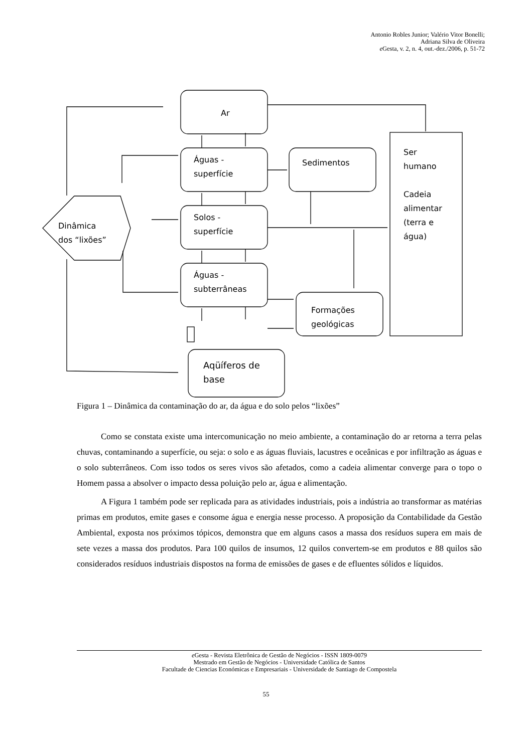Antonio Robles Junior; Valério Vitor Bonelli;
Adriana Silva de Oliveira
e Gesta, v. 2, n. 4, out.-dez./2006, p. 51-72
Ar
Águas -
superfície
Sedimentos
Ser
humano
Cadeia
alimentar
(terra e
água)
Dinâmica
dos “lixões”
Solos -
superfície
Águas -
subterrâneas
Formações
geológicas
Aqüíferos de
base
Figura 1 – Dinâmica da contaminação do ar, da água e do solo pelos “lixões”
Como se constata existe uma intercomunicação no meio ambiente, a contaminação do ar retorna a terra pelas chuvas, contaminando a superfície, ou seja: o solo e as águas fluviais, lacustres e oceânicas e por infiltração as águas e o solo subterrâneos. Com isso todos os seres vivos são afetados, como a cadeia alimentar converge para o topo o Homem passa a absolver o impacto dessa poluição pelo ar, água e alimentação.
A Figura 1 também pode ser replicada para as atividades industriais, pois a indústria ao transformar as matérias primas em produtos, emite gases e consome água e energia nesse processo. A proposição da Contabilidade da Gestão Ambiental, exposta nos próximos tópicos, demonstra que em alguns casos a massa dos resíduos supera em mais de sete vezes a massa dos produtos. Para 100 quilos de insumos, 12 quilos convertem-se em produtos e 88 quilos são considerados resíduos industriais dispostos na forma de emissões de gases e de efluentes sólidos e líquidos.
e Gesta - Revista Eletrônica de Gestão de Negócios - ISSN 1809-0079
Mestrado em Gestão de Negócios - Universidade Católica de Santos
Facultade de Ciencias Económicas e Empresariais - Universidade de Santiago de Compostela
55